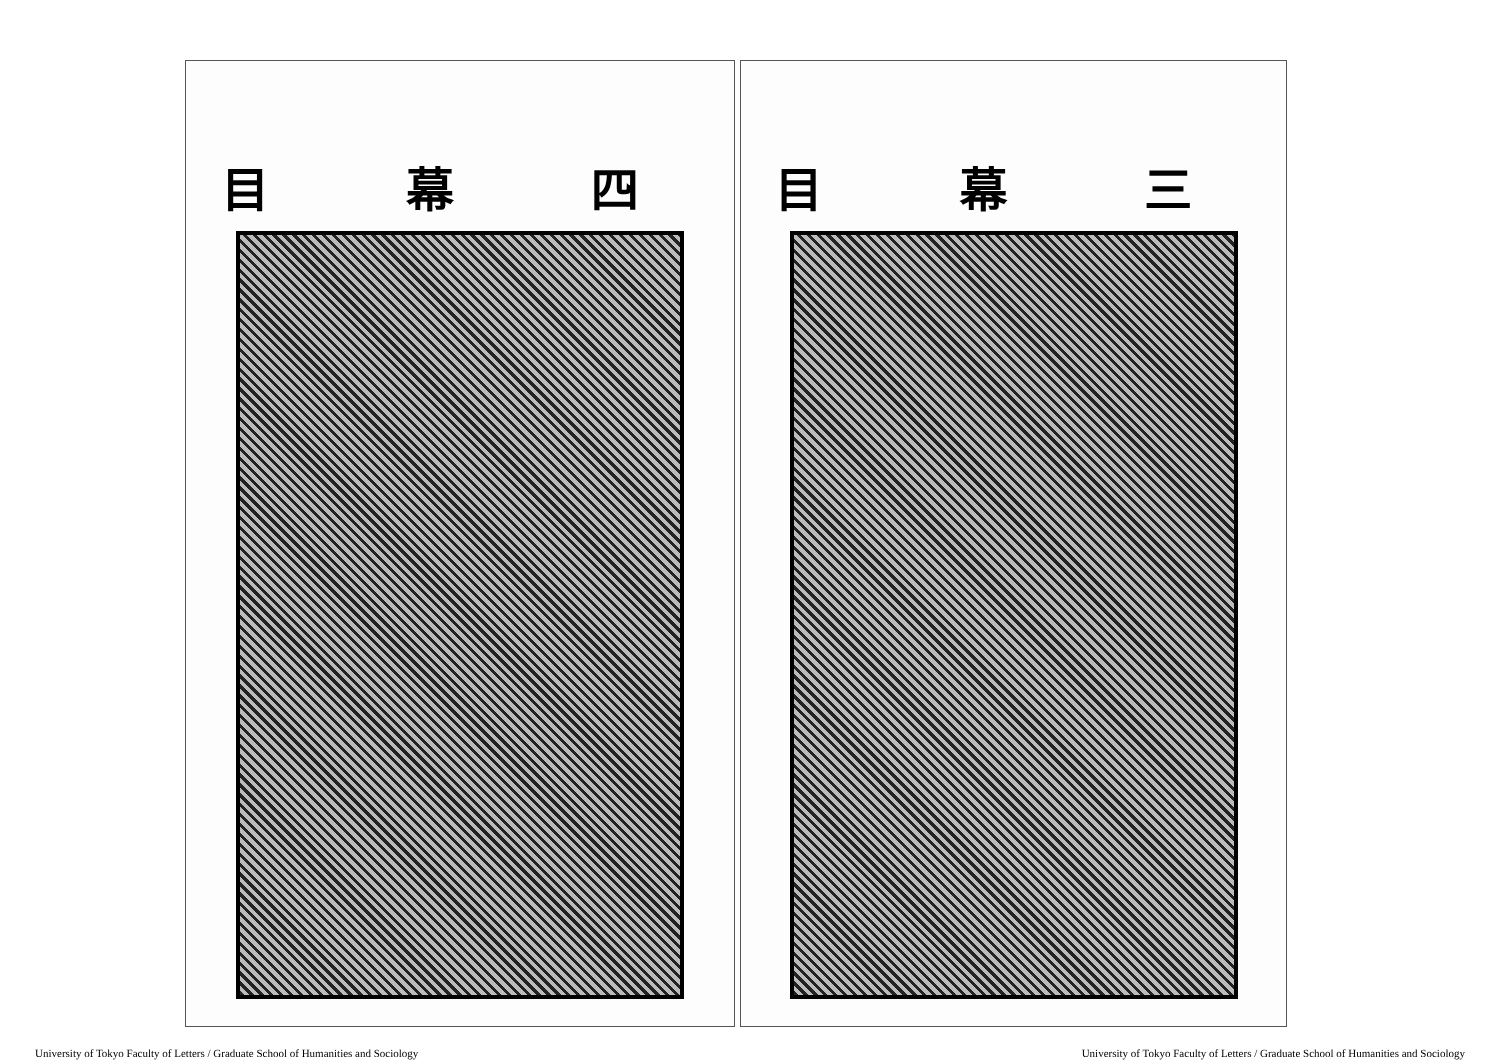目 幕 四 目 幕 三
University of Tokyo Faculty of Letters / Graduate School of Humanities and Sociology
University of Tokyo Faculty of Letters / Graduate School of Humanities and Sociology